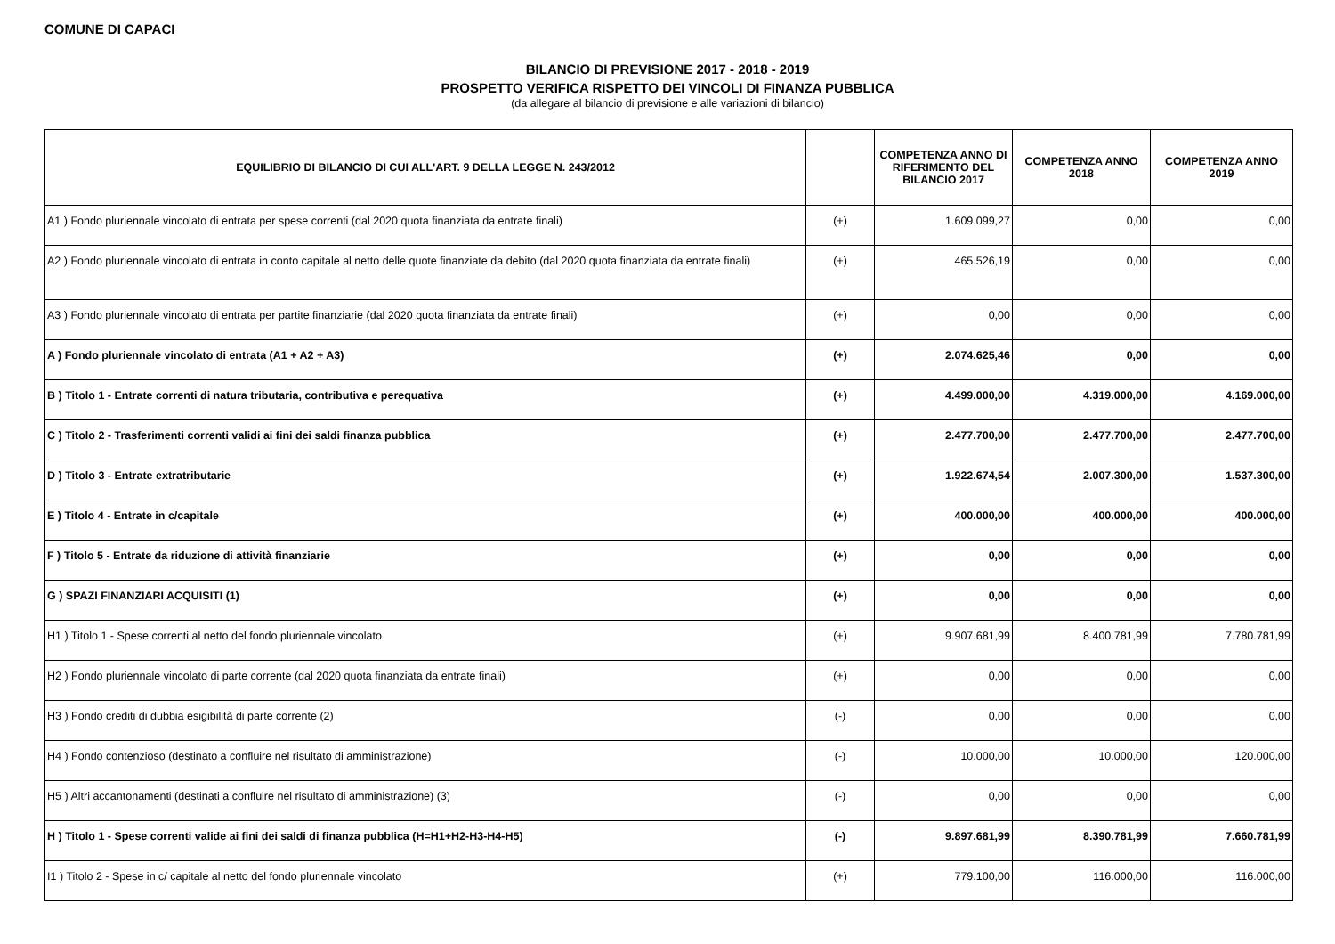COMUNE DI CAPACI
BILANCIO DI PREVISIONE 2017 - 2018 - 2019
PROSPETTO VERIFICA RISPETTO DEI VINCOLI DI FINANZA PUBBLICA
(da allegare al bilancio di previsione e alle variazioni di bilancio)
| EQUILIBRIO DI BILANCIO DI CUI ALL'ART. 9 DELLA LEGGE N. 243/2012 | | COMPETENZA ANNO DI RIFERIMENTO DEL BILANCIO 2017 | COMPETENZA ANNO 2018 | COMPETENZA ANNO 2019 |
| --- | --- | --- | --- | --- |
| A1 ) Fondo pluriennale vincolato di entrata per spese correnti (dal 2020 quota finanziata da entrate finali) | (+) | 1.609.099,27 | 0,00 | 0,00 |
| A2 ) Fondo pluriennale vincolato di entrata in conto capitale al netto delle quote finanziate da debito (dal 2020 quota finanziata da entrate finali) | (+) | 465.526,19 | 0,00 | 0,00 |
| A3 ) Fondo pluriennale vincolato di entrata per partite finanziarie (dal 2020 quota finanziata da entrate finali) | (+) | 0,00 | 0,00 | 0,00 |
| A ) Fondo pluriennale vincolato di entrata (A1 + A2 + A3) | (+) | 2.074.625,46 | 0,00 | 0,00 |
| B ) Titolo 1 - Entrate correnti di natura tributaria, contributiva e perequativa | (+) | 4.499.000,00 | 4.319.000,00 | 4.169.000,00 |
| C ) Titolo 2 - Trasferimenti correnti validi ai fini dei saldi finanza pubblica | (+) | 2.477.700,00 | 2.477.700,00 | 2.477.700,00 |
| D ) Titolo 3 - Entrate extratributarie | (+) | 1.922.674,54 | 2.007.300,00 | 1.537.300,00 |
| E ) Titolo 4 - Entrate in c/capitale | (+) | 400.000,00 | 400.000,00 | 400.000,00 |
| F ) Titolo 5 - Entrate da riduzione di attività finanziarie | (+) | 0,00 | 0,00 | 0,00 |
| G ) SPAZI FINANZIARI ACQUISITI (1) | (+) | 0,00 | 0,00 | 0,00 |
| H1 ) Titolo 1 - Spese correnti al netto del fondo pluriennale vincolato | (+) | 9.907.681,99 | 8.400.781,99 | 7.780.781,99 |
| H2 ) Fondo pluriennale vincolato di parte corrente (dal 2020 quota finanziata da entrate finali) | (+) | 0,00 | 0,00 | 0,00 |
| H3 ) Fondo crediti di dubbia esigibilità di parte corrente (2) | (-) | 0,00 | 0,00 | 0,00 |
| H4 ) Fondo contenzioso (destinato a confluire nel risultato di amministrazione) | (-) | 10.000,00 | 10.000,00 | 120.000,00 |
| H5 ) Altri accantonamenti (destinati a confluire nel risultato di amministrazione) (3) | (-) | 0,00 | 0,00 | 0,00 |
| H ) Titolo 1 - Spese correnti valide ai fini dei saldi di finanza pubblica (H=H1+H2-H3-H4-H5) | (-) | 9.897.681,99 | 8.390.781,99 | 7.660.781,99 |
| I1 ) Titolo 2 - Spese in c/ capitale al netto del fondo pluriennale vincolato | (+) | 779.100,00 | 116.000,00 | 116.000,00 |